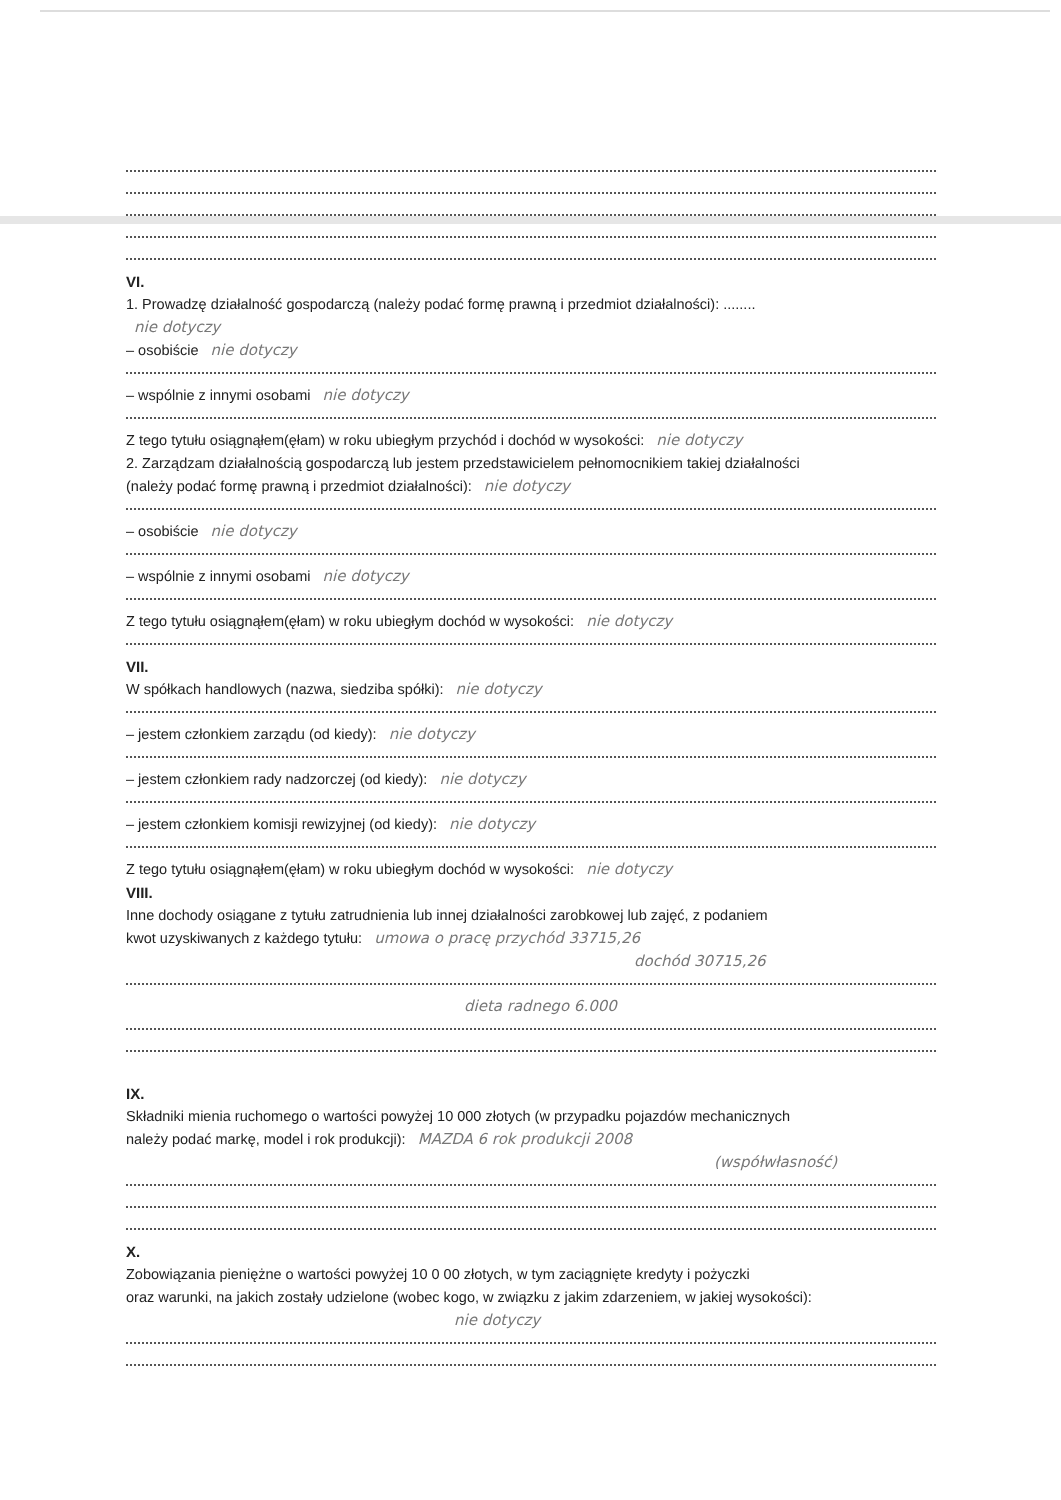VI.
1. Prowadzę działalność gospodarczą (należy podać formę prawną i przedmiot działalności): ........
nie dotyczy
– osobiście nie dotyczy
– wspólnie z innymi osobami nie dotyczy
Z tego tytułu osiągnąłem(ęłam) w roku ubiegłym przychód i dochód w wysokości: nie dotyczy
2. Zarządzam działalnością gospodarczą lub jestem przedstawicielem pełnomocnikiem takiej działalności
(należy podać formę prawną i przedmiot działalności): nie dotyczy
– osobiście nie dotyczy
– wspólnie z innymi osobami nie dotyczy
Z tego tytułu osiągnąłem(ęłam) w roku ubiegłym dochód w wysokości: nie dotyczy
VII.
W spółkach handlowych (nazwa, siedziba spółki): nie dotyczy
– jestem członkiem zarządu (od kiedy): nie dotyczy
– jestem członkiem rady nadzorczej (od kiedy): nie dotyczy
– jestem członkiem komisji rewizyjnej (od kiedy): nie dotyczy
Z tego tytułu osiągnąłem(ęłam) w roku ubiegłym dochód w wysokości: nie dotyczy
VIII.
Inne dochody osiągane z tytułu zatrudnienia lub innej działalności zarobkowej lub zajęć, z podaniem
kwot uzyskiwanych z każdego tytułu: umowa o pracę przychód 33715,26
dochód 30715,26
dieta radnego 6.000
IX.
Składniki mienia ruchomego o wartości powyżej 10 000 złotych (w przypadku pojazdów mechanicznych
należy podać markę, model i rok produkcji): MAZDA 6 rok produkcji 2008
(współwłasność)
X.
Zobowiązania pieniężne o wartości powyżej 10 0 00 złotych, w tym zaciągnięte kredyty i pożyczki
oraz warunki, na jakich zostały udzielone (wobec kogo, w związku z jakim zdarzeniem, w jakiej wysokości):
nie dotyczy